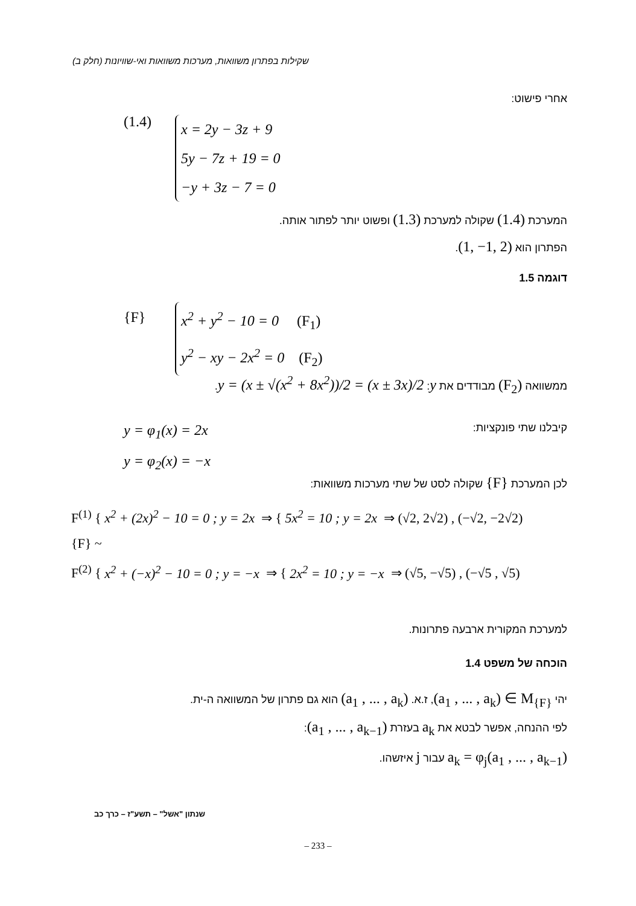שקילות בפתרון משוואות, מערכות משוואות ואי-שוויונות (חלק ב)
אחרי פישוט:
(1.4)
x = 2y − 3z + 9
5y − 7z + 19 = 0
−y + 3z − 7 = 0
המערכת (1.4) שקולה למערכת (1.3) ופשוט יותר לפתור אותה.
הפתרון הוא (1, −1, 2).
דוגמה 1.5
{F}
x<sup>2</sup> + y<sup>2</sup> − 10 = 0 (F<sub>1</sub>)
y<sup>2</sup> − xy − 2x<sup>2</sup> = 0 (F<sub>2</sub>)
ממשוואה (F<sub>2</sub>) מבודדים את y: y = (x ± √(x<sup>2</sup> + 8x<sup>2</sup>))/2 = (x ± 3x)/2.
קיבלנו שתי פונקציות:
y = φ<sub>1</sub>(x) = 2x
y = φ<sub>2</sub>(x) = −x
לכן המערכת {F} שקולה לסט של שתי מערכות משוואות:
F<sup>(1)</sup> { x<sup>2</sup> + (2x)<sup>2</sup> − 10 = 0 ; y = 2x ⇒ { 5x<sup>2</sup> = 10 ; y = 2x ⇒ (√2, 2√2) , (−√2, −2√2)
{F} ~
F<sup>(2)</sup> { x<sup>2</sup> + (−x)<sup>2</sup> − 10 = 0 ; y = −x ⇒ { 2x<sup>2</sup> = 10 ; y = −x ⇒ (√5, −√5) , (−√5 , √5)
למערכת המקורית ארבעה פתרונות.
הוכחה של משפט 1.4
יהי (a<sub>1</sub> , ... , a<sub>k</sub>) ∈ M<sub>{F}</sub>, ז.א. (a<sub>1</sub> , ... , a<sub>k</sub>) הוא גם פתרון של המשוואה ה-ית.
לפי ההנחה, אפשר לבטא את a<sub>k</sub> בעזרת (a<sub>1</sub> , ... , a<sub>k−1</sub>):
a<sub>k</sub> = φ<sub>j</sub>(a<sub>1</sub> , ... , a<sub>k−1</sub>) עבור j איזשהו.
שנתון "אשל" – תשע"ז – כרך כב
– 233 –